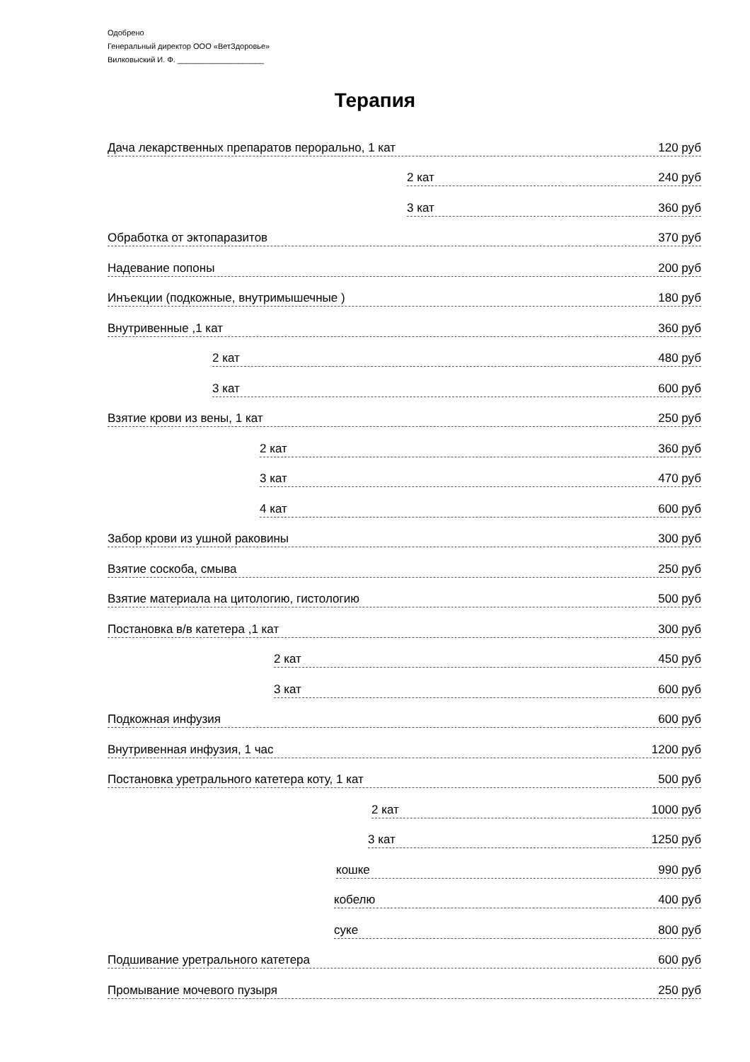Одобрено
Генеральный директор ООО «ВетЗдоровье»
Вилковыский И. Ф. ____________________
Терапия
Дача лекарственных препаратов перорально, 1 кат 120 руб
2 кат 240 руб
3 кат 360 руб
Обработка от эктопаразитов 370 руб
Надевание попоны 200 руб
Инъекции (подкожные, внутримышечные ) 180 руб
Внутривенные ,1 кат 360 руб
2 кат 480 руб
3 кат 600 руб
Взятие крови из вены, 1 кат 250 руб
2 кат 360 руб
3 кат 470 руб
4 кат 600 руб
Забор крови из ушной раковины 300 руб
Взятие соскоба, смыва 250 руб
Взятие материала на цитологию, гистологию 500 руб
Постановка в/в катетера ,1 кат 300 руб
2 кат 450 руб
3 кат 600 руб
Подкожная инфузия 600 руб
Внутривенная инфузия, 1 час 1200 руб
Постановка уретрального катетера коту, 1 кат 500 руб
2 кат 1000 руб
3 кат 1250 руб
кошке 990 руб
кобелю 400 руб
суке 800 руб
Подшивание уретрального катетера 600 руб
Промывание мочевого пузыря 250 руб